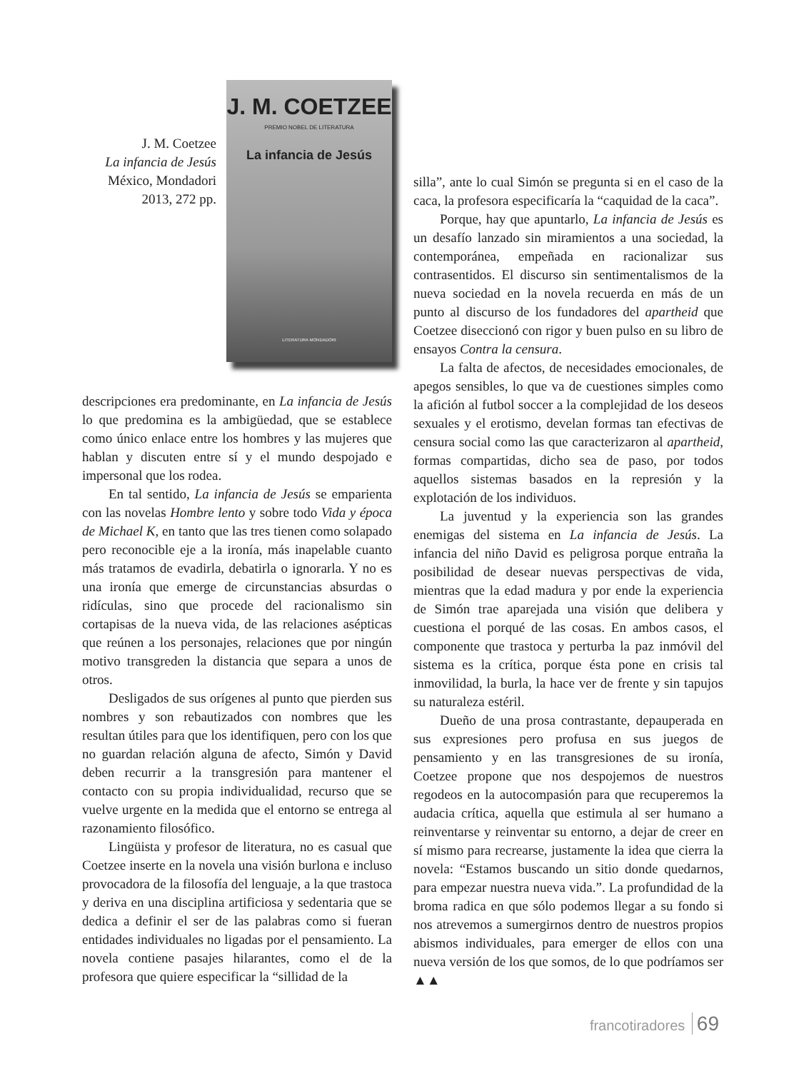J. M. Coetzee
La infancia de Jesús
México, Mondadori
2013, 272 pp.
J. M. COETZEE
PREMIO NOBEL DE LITERATURA
La infancia de Jesús
LITERATURA MONDADORI
descripciones era predominante, en La infancia de Jesús lo que predomina es la ambigüedad, que se establece como único enlace entre los hombres y las mujeres que hablan y discuten entre sí y el mundo despojado e impersonal que los rodea.
En tal sentido, La infancia de Jesús se emparienta con las novelas Hombre lento y sobre todo Vida y época de Michael K, en tanto que las tres tienen como solapado pero reconocible eje a la ironía, más inapelable cuanto más tratamos de evadirla, debatirla o ignorarla. Y no es una ironía que emerge de circunstancias absurdas o ridículas, sino que procede del racionalismo sin cortapisas de la nueva vida, de las relaciones asépticas que reúnen a los personajes, relaciones que por ningún motivo transgreden la distancia que separa a unos de otros.
Desligados de sus orígenes al punto que pierden sus nombres y son rebautizados con nombres que les resultan útiles para que los identifiquen, pero con los que no guardan relación alguna de afecto, Simón y David deben recurrir a la transgresión para mantener el contacto con su propia individualidad, recurso que se vuelve urgente en la medida que el entorno se entrega al razonamiento filosófico.
Lingüista y profesor de literatura, no es casual que Coetzee inserte en la novela una visión burlona e incluso provocadora de la filosofía del lenguaje, a la que trastoca y deriva en una disciplina artificiosa y sedentaria que se dedica a definir el ser de las palabras como si fueran entidades individuales no ligadas por el pensamiento. La novela contiene pasajes hilarantes, como el de la profesora que quiere especificar la “sillidad de la
silla”, ante lo cual Simón se pregunta si en el caso de la caca, la profesora especificaría la “caquidad de la caca”.
Porque, hay que apuntarlo, La infancia de Jesús es un desafío lanzado sin miramientos a una sociedad, la contemporánea, empeñada en racionalizar sus contrasentidos. El discurso sin sentimentalismos de la nueva sociedad en la novela recuerda en más de un punto al discurso de los fundadores del apartheid que Coetzee diseccionó con rigor y buen pulso en su libro de ensayos Contra la censura.
La falta de afectos, de necesidades emocionales, de apegos sensibles, lo que va de cuestiones simples como la afición al futbol soccer a la complejidad de los deseos sexuales y el erotismo, develan formas tan efectivas de censura social como las que caracterizaron al apartheid, formas compartidas, dicho sea de paso, por todos aquellos sistemas basados en la represión y la explotación de los individuos.
La juventud y la experiencia son las grandes enemigas del sistema en La infancia de Jesús. La infancia del niño David es peligrosa porque entraña la posibilidad de desear nuevas perspectivas de vida, mientras que la edad madura y por ende la experiencia de Simón trae aparejada una visión que delibera y cuestiona el porqué de las cosas. En ambos casos, el componente que trastoca y perturba la paz inmóvil del sistema es la crítica, porque ésta pone en crisis tal inmovilidad, la burla, la hace ver de frente y sin tapujos su naturaleza estéril.
Dueño de una prosa contrastante, depauperada en sus expresiones pero profusa en sus juegos de pensamiento y en las transgresiones de su ironía, Coetzee propone que nos despojemos de nuestros regodeos en la autocompasión para que recuperemos la audacia crítica, aquella que estimula al ser humano a reinventarse y reinventar su entorno, a dejar de creer en sí mismo para recrearse, justamente la idea que cierra la novela: “Estamos buscando un sitio donde quedarnos, para empezar nuestra nueva vida.”. La profundidad de la broma radica en que sólo podemos llegar a su fondo si nos atrevemos a sumergirnos dentro de nuestros propios abismos individuales, para emerger de ellos con una nueva versión de los que somos, de lo que podríamos ser ▲▲
francotiradores 69